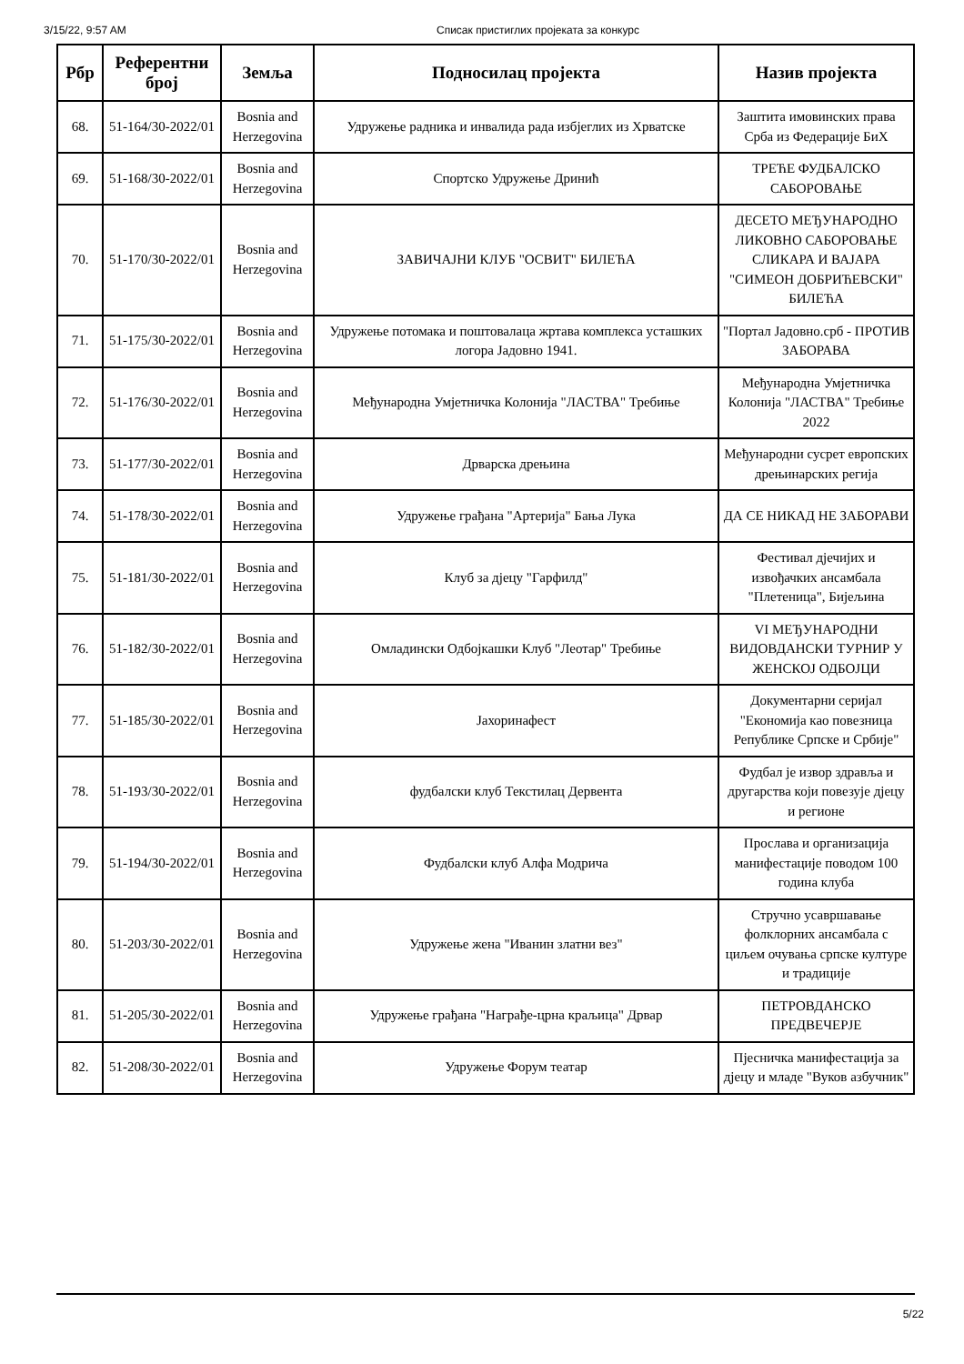3/15/22, 9:57 AM Списак пристиглих пројеката за конкурс
| Рбр | Референтни број | Земља | Подносилац пројекта | Назив пројекта |
| --- | --- | --- | --- | --- |
| 68. | 51-164/30-2022/01 | Bosnia and Herzegovina | Удружење радника и инвалида рада избјеглих из Хрватске | Заштита имовинских права Срба из Федерације БиХ |
| 69. | 51-168/30-2022/01 | Bosnia and Herzegovina | Спортско Удружење Дринић | ТРЕЋЕ ФУДБАЛСКО САБОРОВАЊЕ |
| 70. | 51-170/30-2022/01 | Bosnia and Herzegovina | ЗАВИЧАЈНИ КЛУБ "ОСВИТ" БИЛЕЋА | ДЕСЕТО МЕЂУНАРОДНО ЛИКОВНО САБОРОВАЊЕ СЛИКАРА И ВАЈАРА "СИМЕОН ДОБРИЋЕВСКИ" БИЛЕЋА |
| 71. | 51-175/30-2022/01 | Bosnia and Herzegovina | Удружење потомака и поштовалаца жртава комплекса усташких логора Јадовно 1941. | "Портал Јадовно.срб - ПРОТИВ ЗАБОРАВА |
| 72. | 51-176/30-2022/01 | Bosnia and Herzegovina | Међународна Умјетничка Колонија "ЛАСТВА" Требиње | Међународна Умјетничка Колонија "ЛАСТВА" Требиње 2022 |
| 73. | 51-177/30-2022/01 | Bosnia and Herzegovina | Дрварска дрењина | Међународни сусрет европских дрењинарских регија |
| 74. | 51-178/30-2022/01 | Bosnia and Herzegovina | Удружење грађана "Артерија" Бања Лука | ДА СЕ НИКАД НЕ ЗАБОРАВИ |
| 75. | 51-181/30-2022/01 | Bosnia and Herzegovina | Клуб за дјецу "Гарфилд" | Фестивал дјечијих и извођачких ансамбала "Плетеница", Бијељина |
| 76. | 51-182/30-2022/01 | Bosnia and Herzegovina | Омладински Одбојкашки Клуб "Леотар" Требиње | VI МЕЂУНАРОДНИ ВИДОВДАНСКИ ТУРНИР У ЖЕНСКОЈ ОДБОЈЦИ |
| 77. | 51-185/30-2022/01 | Bosnia and Herzegovina | Јахоринафест | Документарни серијал "Економија као повезница Републике Српске и Србије" |
| 78. | 51-193/30-2022/01 | Bosnia and Herzegovina | фудбалски клуб Текстилац Дервента | Фудбал је извор здравља и другарства који повезује дјецу и регионе |
| 79. | 51-194/30-2022/01 | Bosnia and Herzegovina | Фудбалски клуб Алфа Модрича | Прослава и организација манифестације поводом 100 година клуба |
| 80. | 51-203/30-2022/01 | Bosnia and Herzegovina | Удружење жена "Иванин златни вез" | Стручно усавршавање фолклорних ансамбала с циљем очувања српске културе и традиције |
| 81. | 51-205/30-2022/01 | Bosnia and Herzegovina | Удружење грађана "Награђе-црна краљица" Дрвар | ПЕТРОВДАНСКО ПРЕДВЕЧЕРЈЕ |
| 82. | 51-208/30-2022/01 | Bosnia and Herzegovina | Удружење Форум театар | Пјесничка манифестација за дјецу и младе "Вуков азбучник" |
5/22